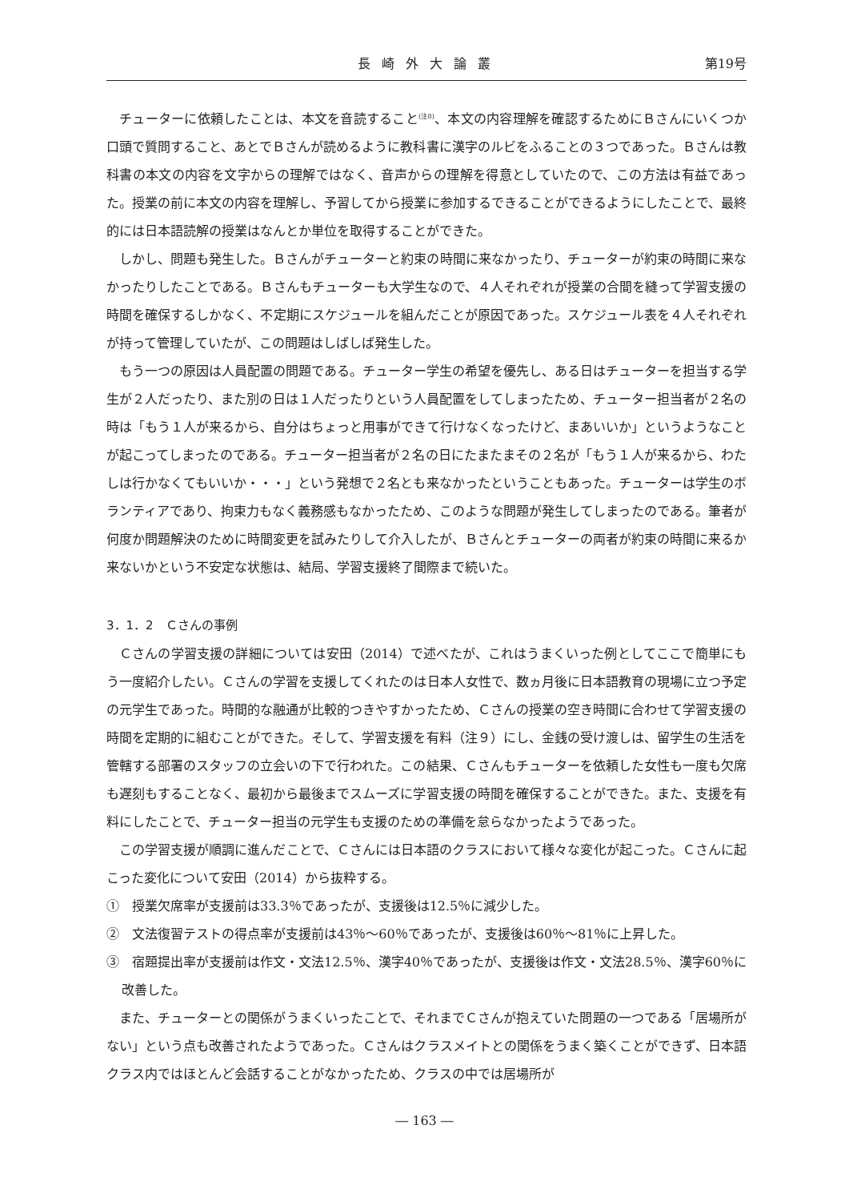長崎外大論叢 第19号
チューターに依頼したことは、本文を音読すること<sup>(注8)</sup>、本文の内容理解を確認するためにＢさんにいくつか口頭で質問すること、あとでＢさんが読めるように教科書に漢字のルビをふることの３つであった。Ｂさんは教科書の本文の内容を文字からの理解ではなく、音声からの理解を得意としていたので、この方法は有益であった。授業の前に本文の内容を理解し、予習してから授業に参加するできることができるようにしたことで、最終的には日本語読解の授業はなんとか単位を取得することができた。
しかし、問題も発生した。Ｂさんがチューターと約束の時間に来なかったり、チューターが約束の時間に来なかったりしたことである。Ｂさんもチューターも大学生なので、４人それぞれが授業の合間を縫って学習支援の時間を確保するしかなく、不定期にスケジュールを組んだことが原因であった。スケジュール表を４人それぞれが持って管理していたが、この問題はしばしば発生した。
もう一つの原因は人員配置の問題である。チューター学生の希望を優先し、ある日はチューターを担当する学生が２人だったり、また別の日は１人だったりという人員配置をしてしまったため、チューター担当者が２名の時は「もう１人が来るから、自分はちょっと用事ができて行けなくなったけど、まあいいか」というようなことが起こってしまったのである。チューター担当者が２名の日にたまたまその２名が「もう１人が来るから、わたしは行かなくてもいいか・・・」という発想で２名とも来なかったということもあった。チューターは学生のボランティアであり、拘束力もなく義務感もなかったため、このような問題が発生してしまったのである。筆者が何度か問題解決のために時間変更を試みたりして介入したが、Ｂさんとチューターの両者が約束の時間に来るか来ないかという不安定な状態は、結局、学習支援終了間際まで続いた。
3．1．2　Ｃさんの事例
Ｃさんの学習支援の詳細については安田（2014）で述べたが、これはうまくいった例としてここで簡単にもう一度紹介したい。Ｃさんの学習を支援してくれたのは日本人女性で、数ヵ月後に日本語教育の現場に立つ予定の元学生であった。時間的な融通が比較的つきやすかったため、Ｃさんの授業の空き時間に合わせて学習支援の時間を定期的に組むことができた。そして、学習支援を有料（注９）にし、金銭の受け渡しは、留学生の生活を管轄する部署のスタッフの立会いの下で行われた。この結果、Ｃさんもチューターを依頼した女性も一度も欠席も遅刻もすることなく、最初から最後までスムーズに学習支援の時間を確保することができた。また、支援を有料にしたことで、チューター担当の元学生も支援のための準備を怠らなかったようであった。
この学習支援が順調に進んだことで、Ｃさんには日本語のクラスにおいて様々な変化が起こった。Ｃさんに起こった変化について安田（2014）から抜粋する。
①　授業欠席率が支援前は33.3％であったが、支援後は12.5％に減少した。
②　文法復習テストの得点率が支援前は43％～60％であったが、支援後は60％～81％に上昇した。
③　宿題提出率が支援前は作文・文法12.5％、漢字40％であったが、支援後は作文・文法28.5％、漢字60％に改善した。
また、チューターとの関係がうまくいったことで、それまでＣさんが抱えていた問題の一つである「居場所がない」という点も改善されたようであった。Ｃさんはクラスメイトとの関係をうまく築くことができず、日本語クラス内ではほとんど会話することがなかったため、クラスの中では居場所が
― 163 ―